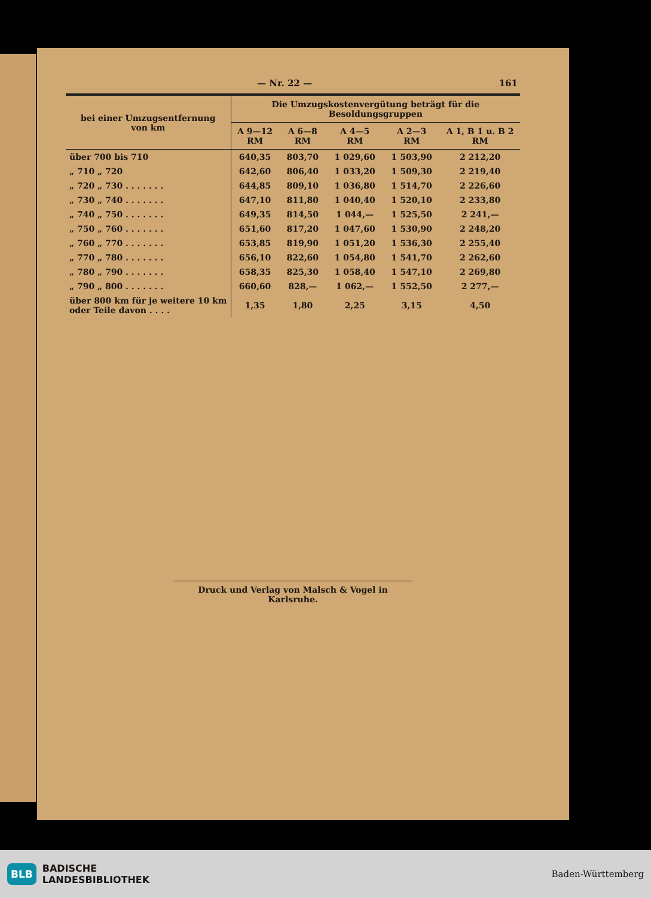— Nr. 22 — 161
| bei einer Umzugsentfernung von km | Die Umzugskostenvergütung beträgt für die Besoldungsgruppen | | | | |
| --- | --- | --- | --- | --- | --- |
| | A 9—12 RM | A 6—8 RM | A 4—5 RM | A 2—3 RM | A 1, B 1 u. B 2 RM |
| über 700 bis 710 | 640,35 | 803,70 | 1 029,60 | 1 503,90 | 2 212,20 |
| „ 710 „ 720 | 642,60 | 806,40 | 1 033,20 | 1 509,30 | 2 219,40 |
| „ 720 „ 730 . . . . . . . | 644,85 | 809,10 | 1 036,80 | 1 514,70 | 2 226,60 |
| „ 730 „ 740 . . . . . . . | 647,10 | 811,80 | 1 040,40 | 1 520,10 | 2 233,80 |
| „ 740 „ 750 . . . . . . . | 649,35 | 814,50 | 1 044,— | 1 525,50 | 2 241,— |
| „ 750 „ 760 . . . . . . . | 651,60 | 817,20 | 1 047,60 | 1 530,90 | 2 248,20 |
| „ 760 „ 770 . . . . . . . | 653,85 | 819,90 | 1 051,20 | 1 536,30 | 2 255,40 |
| „ 770 „ 780 . . . . . . . | 656,10 | 822,60 | 1 054,80 | 1 541,70 | 2 262,60 |
| „ 780 „ 790 . . . . . . . | 658,35 | 825,30 | 1 058,40 | 1 547,10 | 2 269,80 |
| „ 790 „ 800 . . . . . . . | 660,60 | 828,— | 1 062,— | 1 552,50 | 2 277,— |
| über 800 km für je weitere 10 km oder Teile davon . . . . | 1,35 | 1,80 | 2,25 | 3,15 | 4,50 |
Druck und Verlag von Malsch & Vogel in Karlsruhe.
BLB BADISCHE
LANDESBIBLIOTHEK
Baden-Württemberg